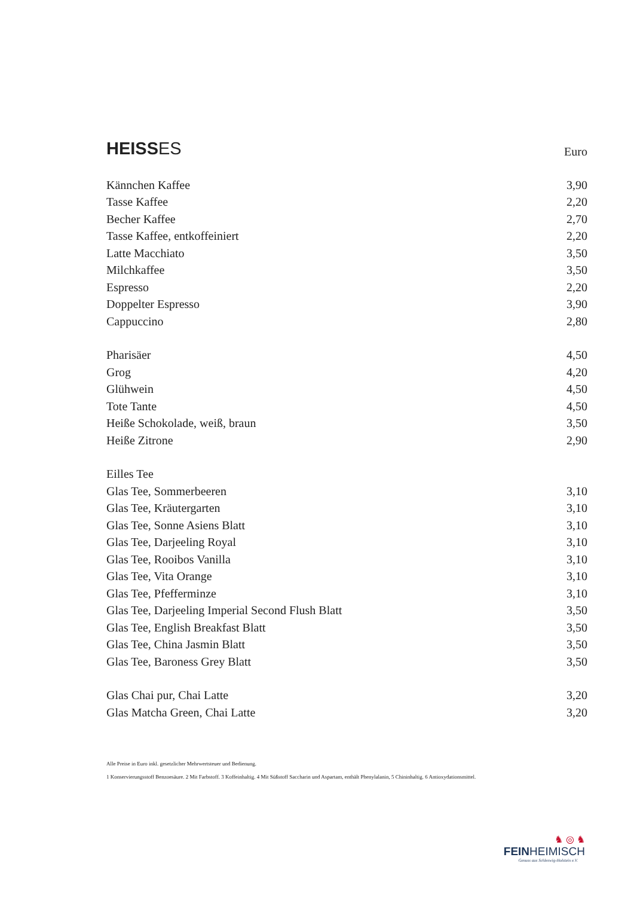HEISSES
Euro
| Kännchen Kaffee | 3,90 |
| Tasse Kaffee | 2,20 |
| Becher Kaffee | 2,70 |
| Tasse Kaffee, entkoffeiniert | 2,20 |
| Latte Macchiato | 3,50 |
| Milchkaffee | 3,50 |
| Espresso | 2,20 |
| Doppelter Espresso | 3,90 |
| Cappuccino | 2,80 |
| Pharisäer | 4,50 |
| Grog | 4,20 |
| Glühwein | 4,50 |
| Tote Tante | 4,50 |
| Heiße Schokolade, weiß, braun | 3,50 |
| Heiße Zitrone | 2,90 |
| Eilles Tee | |
| Glas Tee, Sommerbeeren | 3,10 |
| Glas Tee, Kräutergarten | 3,10 |
| Glas Tee, Sonne Asiens Blatt | 3,10 |
| Glas Tee, Darjeeling Royal | 3,10 |
| Glas Tee, Rooibos Vanilla | 3,10 |
| Glas Tee, Vita Orange | 3,10 |
| Glas Tee, Pfefferminze | 3,10 |
| Glas Tee, Darjeeling Imperial Second Flush Blatt | 3,50 |
| Glas Tee, English Breakfast Blatt | 3,50 |
| Glas Tee, China Jasmin Blatt | 3,50 |
| Glas Tee, Baroness Grey Blatt | 3,50 |
| Glas Chai pur, Chai Latte | 3,20 |
| Glas Matcha Green, Chai Latte | 3,20 |
Alle Preise in Euro inkl. gesetzlicher Mehrwertsteuer und Bedienung.
1 Konservierungsstoff Benzoesäure. 2 Mit Farbstoff. 3 Koffeinhaltig. 4 Mit Süßstoff Saccharin und Aspartam, enthält Phenylalanin, 5 Chininhaltig. 6 Antioxydationsmittel.
♞ ◎ ♞
FEINHEIMISCH
Genuss aus Schleswig-Holstein e.V.